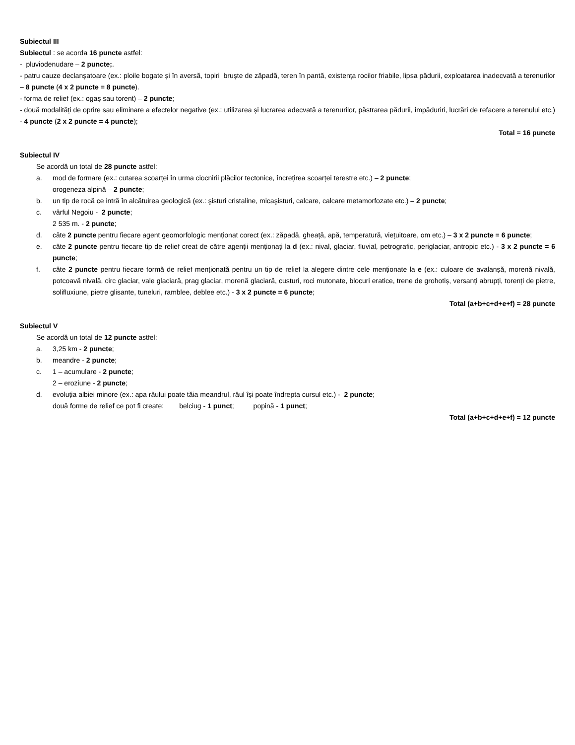Subiectul III
Subiectul : se acorda 16 puncte astfel:
- pluviodenudare – 2 puncte;.
- patru cauze declanșatoare (ex.: ploile bogate și în aversă, topiri bruște de zăpadă, teren în pantă, existența rocilor friabile, lipsa pădurii, exploatarea inadecvată a terenurilor – 8 puncte (4 x 2 puncte = 8 puncte).
- forma de relief (ex.: ogaș sau torent) – 2 puncte;
- două modalități de oprire sau eliminare a efectelor negative (ex.: utilizarea și lucrarea adecvată a terenurilor, păstrarea pădurii, împăduriri, lucrări de refacere a terenului etc.) - 4 puncte (2 x 2 puncte = 4 puncte);
Total = 16 puncte
Subiectul IV
Se acordă un total de 28 puncte astfel:
a. mod de formare (ex.: cutarea scoarței în urma ciocnirii plăcilor tectonice, încrețirea scoarței terestre etc.) – 2 puncte;
orogeneza alpină – 2 puncte;
b. un tip de rocă ce intră în alcătuirea geologică (ex.: şisturi cristaline, micaşisturi, calcare, calcare metamorfozate etc.) – 2 puncte;
c. vârful Negoiu - 2 puncte;
2 535 m. - 2 puncte;
d. câte 2 puncte pentru fiecare agent geomorfologic menționat corect (ex.: zăpadă, gheață, apă, temperatură, viețuitoare, om etc.) – 3 x 2 puncte = 6 puncte;
e. câte 2 puncte pentru fiecare tip de relief creat de către agenții menționați la d (ex.: nival, glaciar, fluvial, petrografic, periglaciar, antropic etc.) - 3 x 2 puncte = 6 puncte;
f. câte 2 puncte pentru fiecare formă de relief menționată pentru un tip de relief la alegere dintre cele menționate la e (ex.: culoare de avalanșă, morenă nivală, potcoavă nivală, circ glaciar, vale glaciară, prag glaciar, morenă glaciară, custuri, roci mutonate, blocuri eratice, trene de grohotiș, versanți abrupți, torenți de pietre, solifluxiune, pietre glisante, tuneluri, ramblee, deblee etc.) - 3 x 2 puncte = 6 puncte;
Total (a+b+c+d+e+f) = 28 puncte
Subiectul V
Se acordă un total de 12 puncte astfel:
a. 3,25 km - 2 puncte;
b. meandre - 2 puncte;
c. 1 – acumulare - 2 puncte;
2 – eroziune - 2 puncte;
d. evoluția albiei minore (ex.: apa râului poate tăia meandrul, râul îşi poate îndrepta cursul etc.) - 2 puncte;
două forme de relief ce pot fi create: belciug - 1 punct; popină - 1 punct;
Total (a+b+c+d+e+f) = 12 puncte